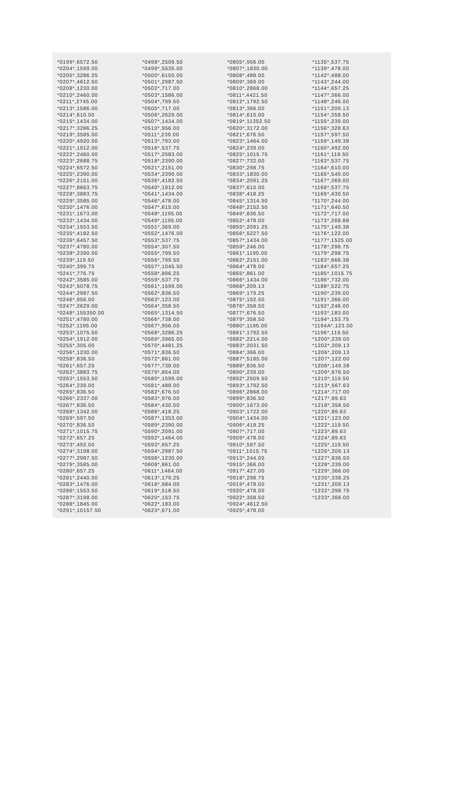*0199*,6572.50
*0204*,1599.00
*0205*,3286.25
*0207*,4612.50
*0208*,1230.00
*0210*,2460.00
*0211*,2745.00
*0213*,1586.00
*0214*,610.00
*0215*,1434.00
*0217*,3286.25
*0219*,3585.00
*0220*,4920.00
*0221*,1912.00
*0222*,2460.00
*0223*,2688.75
*0224*,6572.50
*0225*,2390.00
*0226*,2151.00
*0227*,8663.75
*0228*,3883.75
*0229*,3585.00
*0230*,1476.00
*0231*,1673.00
*0232*,1434.00
*0234*,1553.50
*0235*,4182.50
*0236*,6457.50
*0237*,4780.00
*0238*,2390.00
*0239*,119.50
*0240*,399.75
*0241*,776.75
*0242*,3585.00
*0243*,5078.75
*0244*,2987.50
*0246*,956.00
*0247*,2629.00
*0248*,155350.00
*0251*,4780.00
*0252*,1195.00
*0253*,1075.50
*0254*,1912.00
*0255*,305.00
*0256*,1230.00
*0258*,836.50
*0261*,657.25
*0262*,3883.75
*0263*,1553.50
*0264*,239.00
*0265*,836.50
*0266*,2337.00
*0267*,836.50
*0268*,1342.00
*0269*,597.50
*0270*,836.50
*0271*,1015.75
*0272*,657.25
*0273*,492.00
*0274*,3198.00
*0277*,2987.50
*0279*,3585.00
*0280*,657.25
*0281*,2440.00
*0283*,1476.00
*0286*,1553.50
*0287*,3198.00
*0288*,1845.00
*0291*,10157.50
*0498*,2509.50
*0499*,5535.00
*0500*,6150.00
*0501*,2987.50
*0502*,717.00
*0503*,1586.00
*0504*,799.50
*0505*,717.00
*0506*,2629.00
*0507*,1434.00
*0510*,956.00
*0511*,239.00
*0513*,793.00
*0516*,537.75
*0517*,2583.00
*0518*,2390.00
*0521*,2151.00
*0534*,2390.00
*0536*,4182.50
*0540*,1912.00
*0541*,1434.00
*0546*,478.00
*0547*,615.00
*0548*,1195.00
*0549*,1195.00
*0551*,369.00
*0552*,1476.00
*0553*,537.75
*0554*,307.50
*0555*,799.50
*0556*,799.50
*0557*,1045.50
*0558*,896.25
*0559*,537.75
*0561*,1599.00
*0562*,836.50
*0563*,123.00
*0564*,358.50
*0565*,1314.50
*0566*,738.00
*0567*,956.00
*0568*,3286.25
*0569*,3965.00
*0570*,4481.25
*0571*,836.50
*0572*,861.00
*0577*,738.00
*0579*,854.00
*0580*,1599.00
*0581*,488.00
*0582*,676.50
*0583*,976.00
*0584*,430.50
*0586*,418.25
*0587*,1353.00
*0589*,2390.00
*0590*,2091.00
*0592*,1464.00
*0593*,657.25
*0594*,2987.50
*0598*,1230.00
*0608*,861.00
*0611*,1464.00
*0613*,179.25
*0616*,984.00
*0619*,518.50
*0620*,153.75
*0622*,183.00
*0623*,671.00
*0805*,956.00
*0807*,1830.00
*0808*,488.00
*0809*,369.00
*0810*,2868.00
*0811*,4421.50
*0812*,1792.50
*0813*,366.00
*0814*,615.00
*0819*,11352.50
*0820*,3172.00
*0821*,676.50
*0823*,1464.00
*0824*,239.00
*0825*,1015.75
*0827*,732.00
*0830*,298.75
*0833*,1830.00
*0834*,2091.25
*0837*,615.00
*0838*,418.25
*0845*,1314.50
*0848*,2152.50
*0849*,836.50
*0852*,478.00
*0855*,2091.25
*0856*,5227.50
*0857*,1434.00
*0859*,246.00
*0861*,1195.00
*0862*,2151.00
*0864*,478.00
*0865*,861.00
*0866*,1434.00
*0868*,209.13
*0869*,179.25
*0875*,152.50
*0876*,358.50
*0877*,676.50
*0879*,358.50
*0880*,1195.00
*0881*,1792.50
*0882*,2214.00
*0883*,2031.50
*0884*,366.00
*0887*,5185.00
*0889*,836.50
*0890*,239.00
*0892*,2509.50
*0893*,1792.50
*0896*,2868.00
*0899*,836.50
*0900*,1673.00
*0903*,1722.00
*0904*,1434.00
*0906*,418.25
*0907*,717.00
*0909*,478.00
*0910*,597.50
*0911*,1015.75
*0913*,244.00
*0915*,366.00
*0917*,427.00
*0918*,298.75
*0919*,478.00
*0920*,478.00
*0922*,358.50
*0924*,4612.50
*0925*,478.00
*1135*,537.75
*1139*,478.00
*1142*,488.00
*1143*,244.00
*1144*,657.25
*1147*,366.00
*1148*,246.00
*1151*,209.13
*1154*,358.50
*1155*,239.00
*1156*,328.63
*1157*,597.50
*1159*,149.38
*1160*,492.00
*1161*,119.50
*1163*,537.75
*1164*,610.00
*1165*,549.00
*1167*,369.00
*1168*,537.75
*1169*,430.50
*1170*,244.00
*1171*,640.50
*1172*,717.00
*1173*,268.88
*1175*,149.38
*1176*,122.00
*1177*,1525.00
*1178*,298.75
*1179*,298.75
*1183*,866.38
*1184*,657.25
*1185*,1015.75
*1186*,732.00
*1188*,522.75
*1190*,239.00
*1191*,366.00
*1192*,246.00
*1193*,183.00
*1194*,153.75
*1194A*,123.00
*1196*,119.50
*1200*,239.00
*1202*,209.13
*1206*,209.13
*1207*,122.00
*1208*,149.38
*1209*,676.50
*1210*,119.50
*1213*,567.63
*1214*,717.00
*1217*,89.63
*1218*,358.50
*1220*,89.63
*1221*,123.00
*1222*,119.50
*1223*,89.63
*1224*,89.63
*1225*,119.50
*1226*,209.13
*1227*,836.50
*1228*,239.00
*1229*,366.00
*1230*,338.25
*1231*,209.13
*1232*,298.75
*1233*,366.00